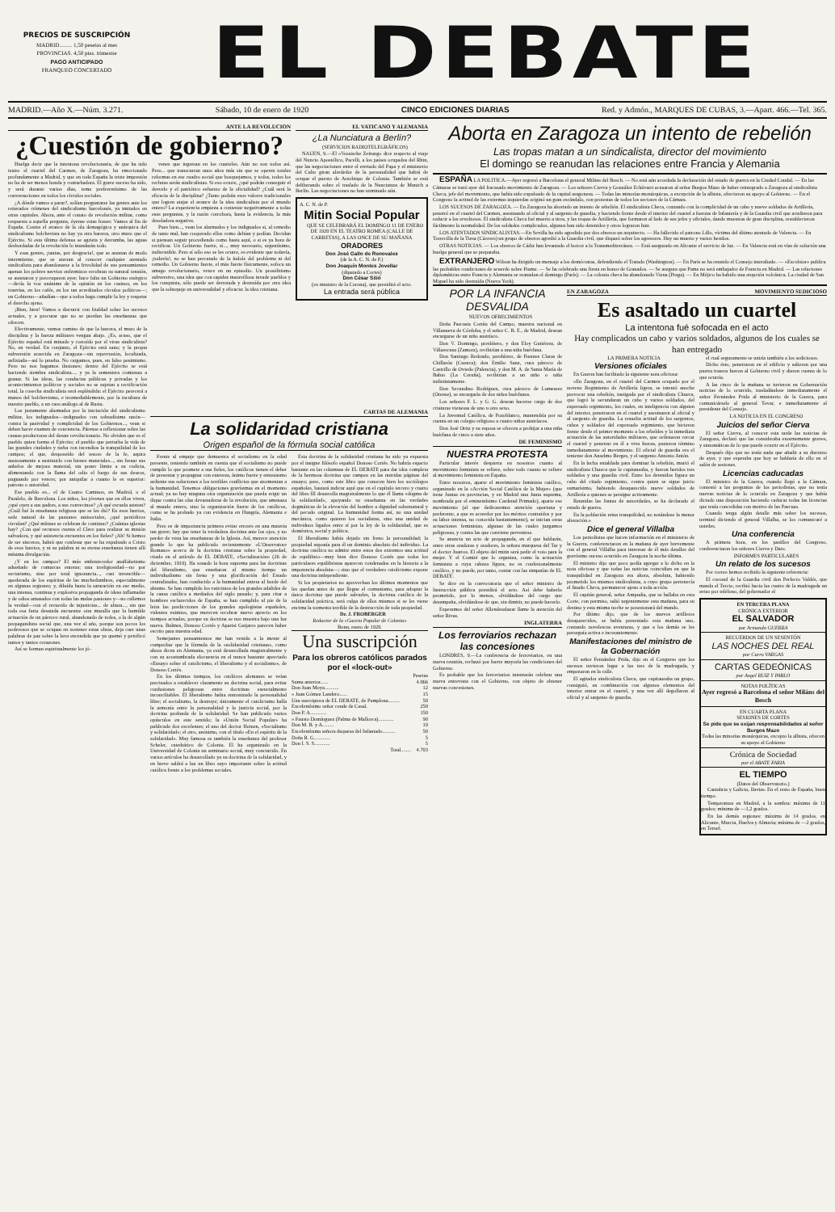PRECIOS DE SUSCRIPCIÓN
MADRID......... 1,50 pesetas al mes
PROVINCIAS. 4,50 ptas. trimestre
PAGO ANTICIPADO
FRANQUEO CONCERTADO
EL DEBATE
MADRID.—Año X.—Núm. 3.271. Sábado, 10 de enero de 1920 CINCO EDICIONES DIARIAS Red. y Admón., MARQUES DE CUBAS, 3.—Apart. 466.—Tel. 365.
ANTE LA REVOLUCION
¿Cuestión de gobierno?
Huelga decir que la intentona revolucionaria, de que ha sido teatro el cuartel del Carmen, de Zaragoza, ha emocionado profundamente a Madrid, y que en toda España la triste impresión no ha de ser menos honda y conturbadora. El grave suceso ha sido, y será durante varios días, tema preferentísimo de las conversaciones en todos los círculos sociales.
¿A dónde vamos a parar?, solían preguntarse las gentes ante los reiterados crímenes del sindicalismo barcelonés, ya imitados en otras capitales. Ahora, ante el conato de revolución militar, como respuesta a aquella pregunta, óyense estas frases: Vamos al fin de España. Contra el avance de la ola demagógica y anárquica del sindicalismo bolchevista no hay ya otra barrera, otro muro que el Ejército. Si esta última defensa se agrieta y derrumba, las aguas desbordadas de la revolución lo inundarán todo.
Y esas gentes, ¡tantas, por desgracia!, que se asustan de modo intermitente, que se aterran al conocer cualquier atentado sindicalista para abandonarse a la frivolidad de sus pensamientos apenas los pobres nervios enfermizos recobran su natural tensión, se asustaron y preocuparon ayer; hace falta un Gobierno enérgico—decía la voz unánime de la opinión en los casinos, en los tranvías, en los cafés, en los tan acreditados círculos políticos—; un Gobierno—añadían—que a todos haga cumplir la ley y respetar el derecho ajeno.
¡Bien, bien! Vamos a discurrir con frialdad sobre los sucesos actuales, y a procurar que no se pierdan las enseñanzas que ofrecen.
Efectivamente, vamos camino de que la barrera, el muro de la disciplina y la fuerza militares vengan abajo. ¿Es, acaso, que el Ejército español está minado y corroído por el virus sindicalista? No, en verdad. En conjunto, el Ejército está sano; y la propia subversión acaecida en Zaragoza—sin repercusión, localizada, asfixiada—así lo prueba. No caigamos, pues, en falso pesimismo. Pero no nos hagamos ilusiones; dentro del Ejército se está haciendo siembra sindicalista..., y ya la sementera comienza a granar. Si las ideas, las conductas públicas y privadas y los acontecimientos políticos y sociales no se sujetan a rectificación total, la cosecha sindicalista será espléndida: el Ejército perecerá a manos del bolchevismo, e irremediablemente, por la incultura de nuestro pueblo, a un caos análogo al de Rusia.
venes que ingresan en los cuarteles. Aún no son todos así. Pero... que transcurran unos años más sin que se operen totales reformas en ese cuadro social que bosquejamos, y todos, todos los reclutas serán sindicalistas. Si eso ocurre, ¿qué podrán conseguir el desvelo y el patriótico esfuerzo de la oficialidad? ¿Cuál será la eficacia de la disciplina? ¿Tanto podrán esos valores tradicionales que logren atajar el avance de la idea sindicalista por el mundo entero? La experiencia empieza a contestar negativamente a todas esas preguntas, y la razón corrobora, hasta la evidencia, la más desoladora negativa.
Pues bien..., vean los alarmados y los indignados si, al remedio de tanto mal, han cooperado ellos como debían y podían. Decidan si piensan seguir procediendo como hasta aquí, o si es ya hora de rectificar. Un Gobierno fuerte, sí..., muy necesario, urgentísimo, indiscutible. Pero sí sólo eso se les ocurre, es evidente que todavía, ¡todavía!, no se han percatado de la índole del problema ni del remedio. Un Gobierno fuerte, el más fuerte físicamente, sofoca un amago revolucionario, vence en un episodio. Un proselitismo subversivo, una idea que con rapidez maravillosa invade pueblos y los conquista, sólo puede ser derrotada y destruída por otra idea que la sobrepuje en universalidad y eficacia: la idea cristiana.
EL VATICANO Y ALEMANIA
¿La Nunciatura a Berlín?
(SERVICIOS RADIOTELEGRÁFICOS)
NAUEN, 9.—El «Vossische Zeitung» dice respecto al viaje del Nuncio Apostólico, Pacelli, a los países ocupados del Rhin, que las negociaciones entre el enviado del Papa y el ministerio del Culto giran alrededor de la personalidad que habrá de ocupar el puesto de Arzobispo de Colonia. También se está deliberando sobre el traslado de la Nunciatura de Munich a Berlín. Las negociaciones no han terminado aún.
A. C. N. de P.
Mitin Social Popular
QUE SE CELEBRARÁ EL DOMINGO 11 DE ENERO DE 1920 EN EL TEATRO ROMEA (CALLE DE CARRETAS), A LAS ONCE DE SU MAÑANA
ORADORES
Don José Gallo de Renovales
(de la A. C. N. de P.)
Don Joaquín Montes Jovellar
(diputado a Cortes)
Don César Silió
(ex ministro de la Corona), que presidirá el acto.
La entrada será pública
Los justamente alarmados por la iniciación del sindicalismo militar, los indignados—indignados con sobradísima razón—contra la pasividad y complicidad de los Gobiernos..., vean si deben hacer examen de conciencia. Párense a reflexionar sobre las causas productoras del desate revolucionario. No olviden que es el pueblo quien forma el Ejército; el pueblo que perturba la vida de las grandes ciudades y turba con incendios la tranquilidad de los campos; el que, desposeído del tesoro de la fe, aspira ansiosamente a sustituirlo con bienes materiales..., sin frenar sus anhelos de mejora material, sin poner límite a su codicia, alimentando con la llama del odio el fuego de sus deseos, pugnando por vencer, por aniquilar a cuanto le es superior: patrono o autoridad.
Ese pueblo es... el de Cuatro Caminos, en Madrid, o el Paralelo, de Barcelona. Los niños, los jóvenes que en ellos viven, ¿qué oyen a sus padres, a sus convecinos? ¿A qué escuela asisten? ¿Cuál fué la enseñanza religiosa que se les dió? En esos barrios, sede natural de las pasiones antisociales, ¿qué periódicos circulan? ¿Qué mítines se celebran de continuo? ¿Cuántas iglesias hay? ¿Con qué recursos cuenta el Clero para realizar su misión salvadora, y qué asistencia encuentra en los fieles? ¡Ah! Si hemos de ser sinceros, habrá que confesar que se ha expulsado a Cristo de esos barrios, y ni su palabra ni su eterna enseñanza tienen allí mínima divulgación.
¿Y en los campos? El más embrutecedor analfabetismo adueñado de comarcas enteras; una irreligiosidad—no por sectarismo, sino por total ignorancia..., casi invencible—apoderada de los espíritus de las muchedumbres, especialmente en algunas regiones; y, diluída hasta la saturación en ese medio, una intensa, continua y explosiva propaganda de ideas inflamadas y de odios amasados con todas las malas pasiones y—no callemos la verdad—con el recuerdo de injusticias... de altura..., sin que toda esa furia desatada encuentre otra muralla que la humilde actuación de un párroco rural, abandonado de todos, o la de algún propagandista social que, una vez al año, porque son pocos los poderosos que se ocupan en sostener estas obras, deja caer unas palabras de paz sobre la lava encendida que ya quemó y petrificó tantos y tantos corazones.
Así se forman espiritualmente los jó-
CARTAS DE ALEMANIA
La solidaridad cristiana
Origen español de la fórmula social católica
Frente al empuje que demuestra el socialismo en la edad presente, teniendo también en cuenta que el socialismo no puede cumplir lo que promete a sus fieles, los católicos tienen el deber de presentar y propugnar con entereza, ánimo fuerte y entusiasmo ardiente sus soluciones a los terribles conflictos que atormentan a la humanidad. Tenemos obligaciones gravísimas en el momento actual; ya no hay ninguna otra organización que pueda erigir un dique contra las olas devastadoras de la revolución, que amenaza al mundo entero, sino la organización fuerte de los católicos, como se ha probado ya con evidencia en Hungría, Alemania e Italia.
Pero es de importancia primera evitar errores en una materia tan grave; hay que tener la verdadera doctrina ante los ojos, y no perder de vista las enseñanzas de la Iglesia. Así, merece atención grande lo que ha publicado recientemente «L'Osservatore Romano» acerca de la doctrina cristiana sobre la propiedad, citado en el artículo de EL DEBATE, «Socialización» (26 de diciembre, 1919). Ha sonado la hora suprema para las doctrinas del liberalismo, que enseñaron al mismo tiempo un individualismo sin freno y una glorificación del Estado centralizador, han conducido a la humanidad entera al borde del abismo. Se han cumplido los vaticinios de los grandes adalides de la causa católica a mediados del siglo pasado; y, para citar a hombres esclarecidos de España, se han cumplido al pie de la letra las predicciones de los grandes apologistas españoles, videntes eximios, que merecen recobrar nuevo aprecio en los tiempos actuales, porque su doctrina se nos muestra bajo una luz nueva. Balmes, Donoso Cortés y Aparisi Guijarro parecen haber escrito para nuestra edad.
Semejantes pensamientos me han venido a la mente al comprobar que la fórmula de la «solidaridad cristiana», como ahora dicen en Alemania, ya está desarrollada magistralmente y con su acostumbrada elocuencia en el nunca bastante apreciado «Ensayo sobre el catolicismo, el liberalismo y el socialismo», de Donoso Cortés.
En los últimos tiempos, los católicos alemanes se veían precisados a establecer claramente su doctrina social, para evitar confusiones peligrosas entre doctrinas esencialmente inconciliables. El liberalismo habia entronizado la personalidad libre; el socialismo, la destruye; únicamente el catolicismo halla la armonía entre la personalidad y la justicia social, por la doctrina profunda de la solidaridad. Se han publicado varios opúsculos en este sentido; la «Unión Social Popular» ha publicado dos excelentes; el uno del doctor Heinen, «Socialismo y solidaridad»; el otro, anónimo, con el título «En el espíritu de la solidaridad». Muy famosa es también la enseñanza del profesor Scheler, catedrático de Colonia. El ha organizado en la Universidad de Colonia un seminario social, muy concurrido. En varios artículos ha desarrollado ya su doctrina de la solidaridad, y en breve saldrá a luz un libro suyo importante sobre la actitud católica frente a los problemas sociales.
Esta doctrina de la solidaridad cristiana ha sido ya expuesta por el insigne filósofo español Donoso Cortés. No habría espacio bastante en las columnas de EL DEBATE para dar idea completa de la hermosa doctrina que campea en las nutridas páginas del ensayo; pero, como este libro que conocen bien los sociólogos españoles, bastará indicar aquí que en el capítulo tercero y cuarto del libro III desarrolla magistralmente lo que él llama «dogma de la solidaridad», apoyando su enseñanza en las verdades dogmáticas de la elevación del hombre a dignidad sobrenatural y del pecado original. La humanidad forma así, no una unidad mecánica, como quieren los socialistas, sino una unidad de individuos ligados entre sí por la ley de la solidaridad, que es doméstica, social y política.
El liberalismo había dejado sin freno la personalidad; la propiedad suponía para él un dominio absoluto del individuo. La doctrina católica no admite entre estos dos extremos una actitud de equilibrio—muy bien dice Donoso Cortés que todos los particulares equilibristas aparecen condenados en la historia a la impotencia absoluta—; sino que el verdadero catolicismo expone una doctrina independiente.
Si los propietarios no aprovechan los últimos momentos que les quedan antes de que llegue el comunismo, para adoptar la única doctrina que puede salvarles, la doctrina católica de la solidaridad práctica, será culpa de ellos mismos si se les viene encima la tormenta terrible de la destrucción de toda propiedad.
Dr. J. FROBERGER
Redactor de la «Gaceta Popular de Colonia»
Bonn, enero de 1920.
Una suscripción
Para los obreros católicos parados por el «lock-out»
| | Pesetas |
| Suma anterior...... | 4.066 |
| Don Juan Moya........... | 12 |
| » Juan Gómez Landero...... | 15 |
| Una suscriptora de EL DEBATE, de Pamplona......... | 50 |
| Excelentísimo señor conde de Casal. | 250 |
| Don P. A............. | 150 |
| » Fausto Domínguez (Palma de Mallorca)............ | 90 |
| Don M. B. y A......... | 10 |
| Excelentísima señora duquesa del Infantado.......... | 50 |
| Doña R. G............. | 5 |
| Don I. S. S............ | 5 |
| Total........ | 4.703 |
Aborta en Zaragoza un intento de rebelión
Las tropas matan a un sindicalista, director del movimiento
El domingo se reanudan las relaciones entre Francia y Alemania
ESPAÑA LA POLITICA.—Ayer regresó a Barcelona el general Miláns del Bosch. — No está aún acordada la declaración del estado de guerra en la Ciudad Condal. — En las Cámaras se trató ayer del fracasado movimiento de Zaragoza. — Los señores Cierva y González Echávarri acusaron al señor Burgos Mazo de haber reintegrado a Zaragoza al sindicalista Checa, jefe del movimiento, que había sido expulsado de la capital aragonesa. — Todas las minorías monárquicas, a excepción de la albista, ofrecieron su apoyo al Gobierno. — En el Congreso la actitud de las extremas izquierdas originó un gran escándalo, con protestas de todos los sectores de la Cámara.
LOS SUCESOS DE ZARAGOZA. — En Zaragoza ha abortado un intento de rebelión. El sindicalista Checa, contando con la complicidad de un cabo y nueve soldados de Artillería, penetró en el cuartel del Carmen, asesinando al oficial y al sargento de guardia, y haciendo frente desde el interior del cuartel a fuerzas de Infantería y de la Guardia civil que acudieron para reducir a los revoltosos. El sindicalista Checa fué muerto a tiros, y las tropas de Artillería, que formaron al lado de sus jefes y oficiales, dando muestras de gran disciplina, restablecieron fácilmente la normalidad. De los soldados complicados, algunos han sido detenidos y otros lograron huir.
LOS ATENTADOS SINDICALISTAS.—En Sevilla ha sido agredido por dos obreros un arquitecto. — Ha fallecido el patrono Lillo, víctima del último atentado de Valencia. — En Torrecilla de la Tiesa (Cáceres) un grupo de obreros agredió a la Guardia civil, que disparó sobre los agresores. Hay un muerto y varios heridos.
OTRAS NOTICIAS. — Los obreros de Cádiz han levantado el boicot a la Transmediterránea. — Está asegurado en Alicante el servicio de luz. — En Valencia está en vías de solución una huelga general que se preparaba.
EXTRANJERO Wilson ha dirigido un mensaje a los demócratas, defendiendo el Tratado (Washington). — En París se ha reunido el Consejo interaliado. — «Excelsior» publica las probables condiciones de acuerdo sobre Fiume. — Se ha celebrado una fiesta en honor de Granados. — Se asegura que Pams no será embajador de Francia en Madrid. — Las relaciones diplomáticas entre Francia y Alemania se reanudan el domingo (París). — La colonia checa ha abandonado Viena (Praga). — En Méjico ha habido una erupción volcánica. La ciudad de San Miguel ha sido destruída (Nueva York).
POR LA INFANCIA DESVALIDA
NUEVOS OFRECIMIENTOS
Doña Pascasia Cortáu del Campo, maestra nacional en Villanueva de Córdoba, y el señor C. B. E., de Madrid, desean encargarse de un niño austríaco.
Don V. Domingo, presbítero, y don Eloy Gutiérrez, de Villaescusa (Zamora), recibirían a una niña huérfana.
Don Santiago Redondo, presbítero, de Fuentes Claras de Chillarón (Cuenca); don Emilio Sanz, cura párroco de Castrillo de Oviedo (Palencia), y don M. A. de Santa María de Babio (La Coruña), recibirían a un niño o niña indistintamente.
Don Secundino Rodríguez, cura párroco de Lumeares (Orense), se encargaría de dos niños huérfanos.
Los señores F. L. y G. G. desean hacerse cargo de dos criaturas vienesas de uno u otro sexo.
La Juventud Católica, de Pozoblanco, mantendría por su cuenta en un colegio religioso a cuatro niños austríacos.
Don José Ortiz y su esposa se ofrecen a prohijar a una niña huérfana de cinco a siete años.
DE FEMINISMO
NUESTRA PROTESTA
Particular interés despierta en nosotros cuanto al movimiento feminista se refiere, sobre todo cuanto se refiere al movimiento feminista en España.
Entre nosotros, aparte el movimiento feminista católico, organizado en la «Acción Social Católica de la Mujer» (que tiene Juntas en provincias, y en Madrid una Junta suprema, nombrada por el eminentísimo Cardenal Primado), aparte ese movimiento (al que dedicaremos atención oportuna y preferente, a que es acreedor por los méritos contraídos y por su labor intensa, no conocida bastantemente), se inician otras actuaciones feministas, algunas de las cuales juzgamos peligrosas, y contra las que conviene prevenirse.
Se anuncia un acto de propaganda, en el que hablarán, entre otras oradoras y oradores, la señora marquesa del Tar y el doctor Juarros. El objeto del mitin será pedir el voto para la mujer. Y el Comité que lo organiza, como la actuación feminista a cuya cabeza figura, no es confesionalmente católico, y no puede, por tanto, contar con las simpatías de EL DEBATE.
Se dice en la convocatoria que el señor ministro de Instrucción pública presidirá el acto. Así debe haberlo prometido, por lo menos, olvidándose del cargo que desempeña, olvidándose de que, sin dimitir, no puede hacerlo.
Esperamos del señor Allendesalazar llame la atención del señor Rivas.
INGLATERRA
Los ferroviarios rechazan las concesiones
LONDRES, 9.—La conferencia de ferroviarios, en una nueva reunión, rechazó por fuerte mayoría las condiciones del Gobierno.
Es probable que los ferroviarios intentarán celebrar una nueva entrevista con el Gobierno, con objeto de obtener nuevas concesiones.
EN ZARAGOZA MOVIMIENTO SEDICIOSO
Es asaltado un cuartel
La intentona fué sofocada en el acto
Hay complicados un cabo y varios soldados, algunos de los cuales se han entregado
LA PRIMERA NOTICIA
Versiones oficiales
En Guerra han facilitado la siguiente nota oficiosa:
«En Zaragoza, en el cuartel del Carmen ocupado por el noveno Regimiento de Artillería ligera, se intentó anoche provocar una rebelión, instigada por el sindicalista Chueca, que logró le secundaran un cabo y varios soldados, del expresado regimiento, los cuales, en inteligencia con alguien del interior, penetraron en el cuartel y asesinaron al oficial y al sargento de guardia. La resuelta actitud de los sargentos, cabos y soldados del expresado regimiento, que hicieron frente desde el primer momento a los rebeldes y la inmediata actuación de las autoridades militares, que ordenaron cercar el cuartel y penetrar en él a viva fuerza, pusieron término inmediatamente al movimiento. El oficial de guardia era el teniente don Anselmo Berges, y el sargento Antonio Antón.
En la lucha entablada para dominar la rebelión, murió el sindicalista Chueca que le capitaneaba, y fueron heridos tres soldados y una guardia civil. Entre los detenidos figura un cabo del citado regimiento, contra quien se sigue juicio sumarísimo, habiendo desaparecido nueve soldados de Artillería a quienes se persigue activamente.
Reunidas las Juntas de autoridades, se ha declarado el estado de guerra.
En la población reina tranquilidad, no notándose la menor alteración.»
Dice el general Villalba
Los periodistas que hacen información en el ministerio de la Guerra, conferenciaron en la mañana de ayer brevemente con el general Villalba para interesar de él más detalles del gravísimo suceso ocurrido en Zaragoza la noche última.
El ministro dijo que poco podía agregar a lo dicho en la nota oficiosa y que todas las noticias coincidían en que la tranquilidad en Zaragoza era ahora, absoluta, habiendo prometido los mismos sindicalistas, a cuyo grupo pertenecía el finado Checa, permanecer ajeno a toda acción.
El capitán general, señor Ampudia, que se hallaba en esta Corte, con permiso, salió urgentemente esta mañana, para su destino y esta misma noche se posesionará del mando.
Por último dijo, que de los nuevos artilleros desaparecidos, se había presentado esta mañana uno, contando novelescas aventuras, y que a los demás se les perseguía activa e incesantemente.
Manifestaciones del ministro de la Gobernación
El señor Fernández Prida, dijo en el Congreso que los sucesos tuvieron lugar a las tres de la madrugada, y empezaron en la calle.
El agitador sindicalista Checa, que capitaneaba un grupo, consiguió, en combinación con algunos elementos del interior entrar en el cuartel, y una vez allí degollaron al oficial y al sargento de guardia.
el cual seguramente se uniría también a los sediciosos.
Dicho ésto, penetraron en el edificio y salieron por una puerta trasera fueron al Gobierno civil y dieron cuenta de lo que ocurría.
A las cinco de la mañana se tuvieron en Gobernación noticias de lo ocurrido, trasladándose inmediatamente el señor Fernández Prida al ministerio de la Guerra, para comunicárselo al general Tovar, e inmediatamente al presidente del Consejo.
LA NOTICIA EN EL CONGRESO
Juicios del señor Cierva
El señor Cierva, al conocer esta tarde las noticias de Zaragoza, declaró que las consideraba enormemente graves, y sintomáticas de lo que puede ocurrir en el Ejército.
Después dijo que no tenía nada que añadir a su discurso de ayer, y que esperaba que hoy se hablaría de ello en el salón de sesiones.
Licencias caducadas
El ministro de la Guerra, cuando llegó a la Cámara, contestó a las preguntas de los periodistas, que no tenía nuevas noticias de lo ocurrido en Zaragoza y que había dictado una disposición haciendo caducar todas las licencias que tenía concedidas con motivo de las Pascuas.
Cuando tenga algún detalle más sobre los sucesos, terminó diciendo el general Villalba, se los comunicaré a ustedes.
Una conferencia
A primera hora, en los pasillos del Congreso, conferenciaron los señores Cierva y Dato.
INFORMES PARTICULARES
Un relato de los sucesos
Por correo hemos recibido la siguiente referencia:
El coronel de la Guardia civil don Perfecto Valdés, que manda el Tercio, recibió hacia las cuatro de la madrugada un aviso por teléfono, del gobernador el
EN TERCERA PLANA
CRÓNICA EXTERIOR
EL SALVADOR
por Armando GUERRA
RECUERDOS DE UN SESENTÓN
LAS NOCHES DEL REAL
por Curro VARGAS
CARTAS GEDEÓNICAS
por Angel RUIZ Y PABLO
NOTAS POLÍTICAS
Ayer regresó a Barcelona el señor Miláns del Bosch
EN CUARTA PLANA
SESIONES DE CORTES
Se pide que se exijan responsabilidades al señor Burgos Mazo
Todas las minorías monárquicas, excepto la albista, ofrecen su apoyo al Gobierno
Crónica de Sociedad
por el ABATE FARIA
EL TIEMPO
(Datos del Observatorio.)
Cantabria y Galicia, lluvias. En el resto de España, buen tiempo.
Temperatura en Madrid, a la sombra: máxima de 11 grados; mínima de —1,2 grados.
En las demás regiones: máxima de 14 grados, en Alicante, Murcia, Huelva y Almería; mínima de —2 grados, en Teruel.